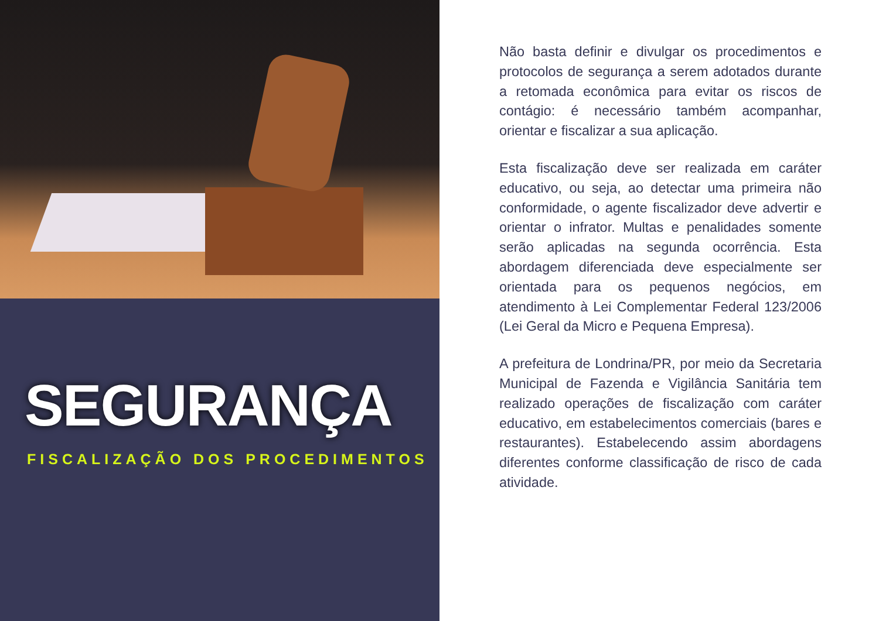SEGURANÇA
FISCALIZAÇÃO DOS PROCEDIMENTOS
Não basta definir e divulgar os procedimentos e protocolos de segurança a serem adotados durante a retomada econômica para evitar os riscos de contágio: é necessário também acompanhar, orientar e fiscalizar a sua aplicação.
Esta fiscalização deve ser realizada em caráter educativo, ou seja, ao detectar uma primeira não conformidade, o agente fiscalizador deve advertir e orientar o infrator. Multas e penalidades somente serão aplicadas na segunda ocorrência. Esta abordagem diferenciada deve especialmente ser orientada para os pequenos negócios, em atendimento à Lei Complementar Federal 123/2006 (Lei Geral da Micro e Pequena Empresa).
A prefeitura de Londrina/PR, por meio da Secretaria Municipal de Fazenda e Vigilância Sanitária tem realizado operações de fiscalização com caráter educativo, em estabelecimentos comerciais (bares e restaurantes). Estabelecendo assim abordagens diferentes conforme classificação de risco de cada atividade.